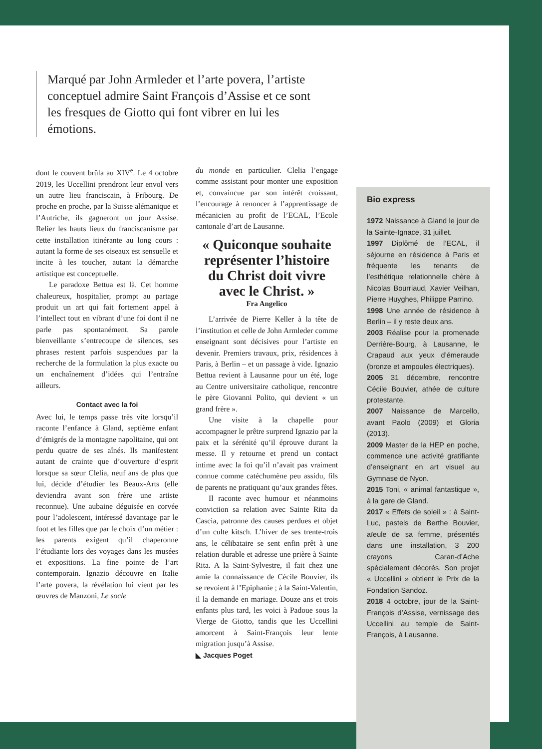Marqué par John Armleder et l’arte povera, l’artiste conceptuel admire Saint François d’Assise et ce sont les fresques de Giotto qui font vibrer en lui les émotions.
dont le couvent brûla au XIV<sup>e</sup>. Le 4 octobre 2019, les Uccellini prendront leur envol vers un autre lieu franciscain, à Fribourg. De proche en proche, par la Suisse alémanique et l’Autriche, ils gagneront un jour Assise. Relier les hauts lieux du franciscanisme par cette installation itinérante au long cours : autant la forme de ses oiseaux est sensuelle et incite à les toucher, autant la démarche artistique est conceptuelle.
Le paradoxe Bettua est là. Cet homme chaleureux, hospitalier, prompt au partage produit un art qui fait fortement appel à l’intellect tout en vibrant d’une foi dont il ne parle pas spontanément. Sa parole bienveillante s’entrecoupe de silences, ses phrases restent parfois suspendues par la recherche de la formulation la plus exacte ou un enchaînement d’idées qui l’entraîne ailleurs.
Contact avec la foi
Avec lui, le temps passe très vite lorsqu’il raconte l’enfance à Gland, septième enfant d’émigrés de la montagne napolitaine, qui ont perdu quatre de ses aînés. Ils manifestent autant de crainte que d’ouverture d’esprit lorsque sa sœur Clelia, neuf ans de plus que lui, décide d’étudier les Beaux-Arts (elle deviendra avant son frère une artiste reconnue). Une aubaine déguisée en corvée pour l’adolescent, intéressé davantage par le foot et les filles que par le choix d’un métier : les parents exigent qu’il chaperonne l’étudiante lors des voyages dans les musées et expositions. La fine pointe de l’art contemporain. Ignazio découvre en Italie l’arte povera, la révélation lui vient par les œuvres de Manzoni, Le socle
du monde en particulier. Clelia l’engage comme assistant pour monter une exposition et, convaincue par son intérêt croissant, l’encourage à renoncer à l’apprentissage de mécanicien au profit de l’ECAL, l’Ecole cantonale d’art de Lausanne.
« Quiconque souhaite représenter l’histoire du Christ doit vivre avec le Christ. »
Fra Angelico
L’arrivée de Pierre Keller à la tête de l’institution et celle de John Armleder comme enseignant sont décisives pour l’artiste en devenir. Premiers travaux, prix, résidences à Paris, à Berlin – et un passage à vide. Ignazio Bettua revient à Lausanne pour un été, loge au Centre universitaire catholique, rencontre le père Giovanni Polito, qui devient « un grand frère ».
Une visite à la chapelle pour accompagner le prêtre surprend Ignazio par la paix et la sérénité qu’il éprouve durant la messe. Il y retourne et prend un contact intime avec la foi qu’il n’avait pas vraiment connue comme catéchumène peu assidu, fils de parents ne pratiquant qu’aux grandes fêtes.
Il raconte avec humour et néanmoins conviction sa relation avec Sainte Rita da Cascia, patronne des causes perdues et objet d’un culte kitsch. L’hiver de ses trente-trois ans, le célibataire se sent enfin prêt à une relation durable et adresse une prière à Sainte Rita. A la Saint-Sylvestre, il fait chez une amie la connaissance de Cécile Bouvier, ils se revoient à l’Epiphanie ; à la Saint-Valentin, il la demande en mariage. Douze ans et trois enfants plus tard, les voici à Padoue sous la Vierge de Giotto, tandis que les Uccellini amorcent à Saint-François leur lente migration jusqu’à Assise.
◣ Jacques Poget
Bio express
1972 Naissance à Gland le jour de la Sainte-Ignace, 31 juillet.
1997 Diplômé de l’ECAL, il séjourne en résidence à Paris et fréquente les tenants de l’esthétique relationnelle chère à Nicolas Bourriaud, Xavier Veilhan, Pierre Huyghes, Philippe Parrino.
1998 Une année de résidence à Berlin – il y reste deux ans.
2003 Réalise pour la promenade Derrière-Bourg, à Lausanne, le Crapaud aux yeux d’émeraude (bronze et ampoules électriques).
2005 31 décembre, rencontre Cécile Bouvier, athée de culture protestante.
2007 Naissance de Marcello, avant Paolo (2009) et Gloria (2013).
2009 Master de la HEP en poche, commence une activité gratifiante d’enseignant en art visuel au Gymnase de Nyon.
2015 Toni, « animal fantastique », à la gare de Gland.
2017 « Effets de soleil » : à Saint-Luc, pastels de Berthe Bouvier, aïeule de sa femme, présentés dans une installation, 3 200 crayons Caran-d’Ache spécialement décorés. Son projet « Uccellini » obtient le Prix de la Fondation Sandoz.
2018 4 octobre, jour de la Saint-François d’Assise, vernissage des Uccellini au temple de Saint-François, à Lausanne.